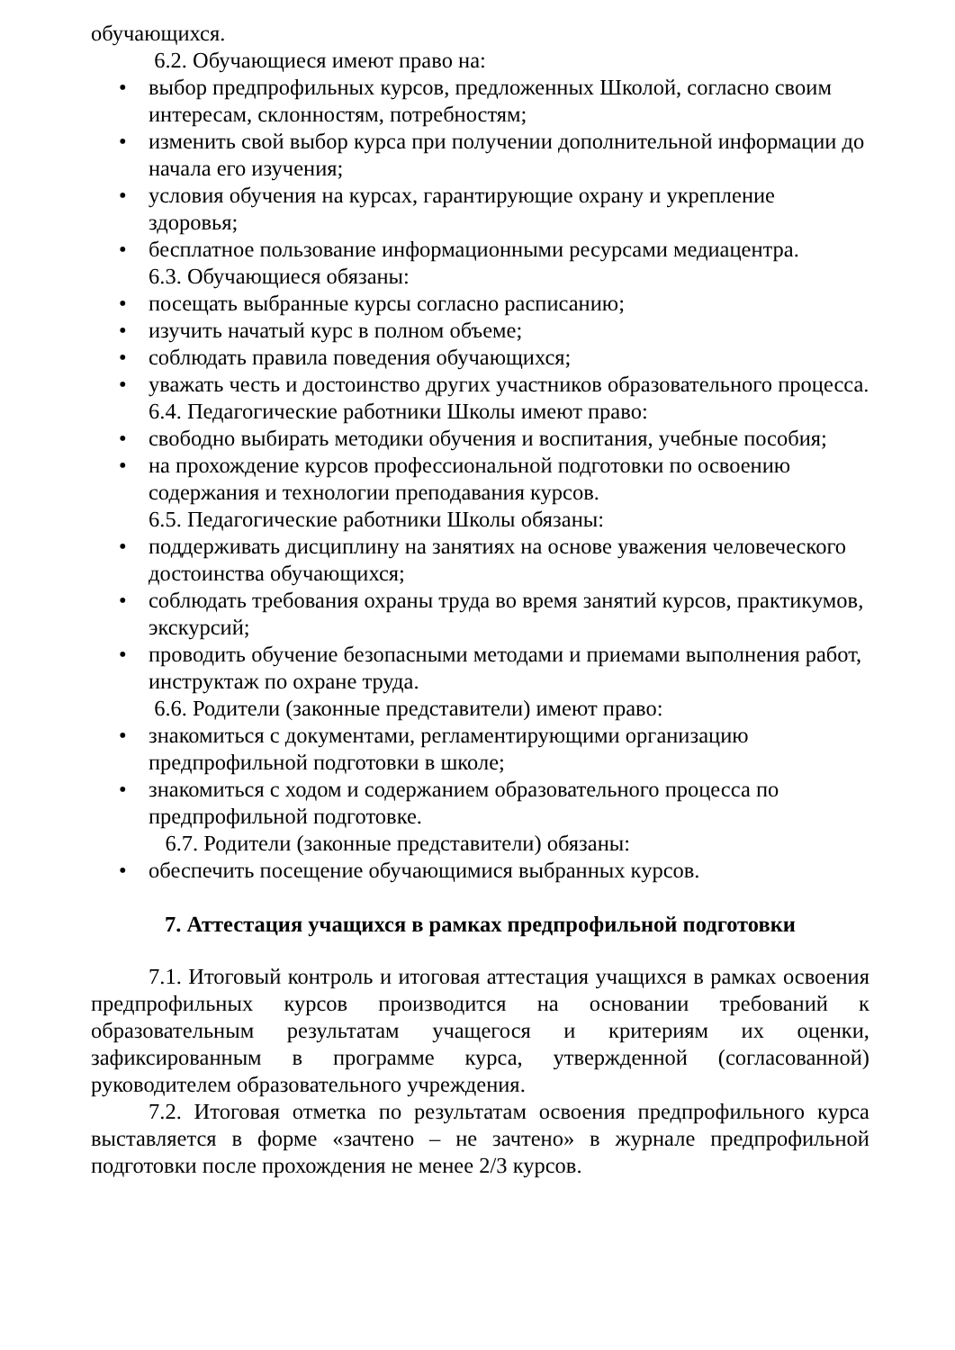обучающихся.
6.2. Обучающиеся имеют право на:
• выбор предпрофильных курсов, предложенных Школой, согласно своим интересам, склонностям, потребностям;
• изменить свой выбор курса при получении дополнительной информации до начала его изучения;
• условия обучения на курсах, гарантирующие охрану и укрепление здоровья;
• бесплатное пользование информационными ресурсами медиацентра.
6.3. Обучающиеся обязаны:
• посещать выбранные курсы согласно расписанию;
• изучить начатый курс в полном объеме;
• соблюдать правила поведения обучающихся;
• уважать честь и достоинство других участников образовательного процесса.
6.4. Педагогические работники Школы имеют право:
• свободно выбирать методики обучения и воспитания, учебные пособия;
• на прохождение курсов профессиональной подготовки по освоению содержания и технологии преподавания курсов.
6.5. Педагогические работники Школы обязаны:
• поддерживать дисциплину на занятиях на основе уважения человеческого достоинства обучающихся;
• соблюдать требования охраны труда во время занятий курсов, практикумов, экскурсий;
• проводить обучение безопасными методами и приемами выполнения работ, инструктаж по охране труда.
6.6. Родители (законные представители) имеют право:
• знакомиться с документами, регламентирующими организацию предпрофильной подготовки в школе;
• знакомиться с ходом и содержанием образовательного процесса по предпрофильной подготовке.
6.7. Родители (законные представители) обязаны:
• обеспечить посещение обучающимися выбранных курсов.
7. Аттестация учащихся в рамках предпрофильной подготовки
7.1. Итоговый контроль и итоговая аттестация учащихся в рамках освоения предпрофильных курсов производится на основании требований к образовательным результатам учащегося и критериям их оценки, зафиксированным в программе курса, утвержденной (согласованной) руководителем образовательного учреждения.
7.2. Итоговая отметка по результатам освоения предпрофильного курса выставляется в форме «зачтено – не зачтено» в журнале предпрофильной подготовки после прохождения не менее 2/3 курсов.